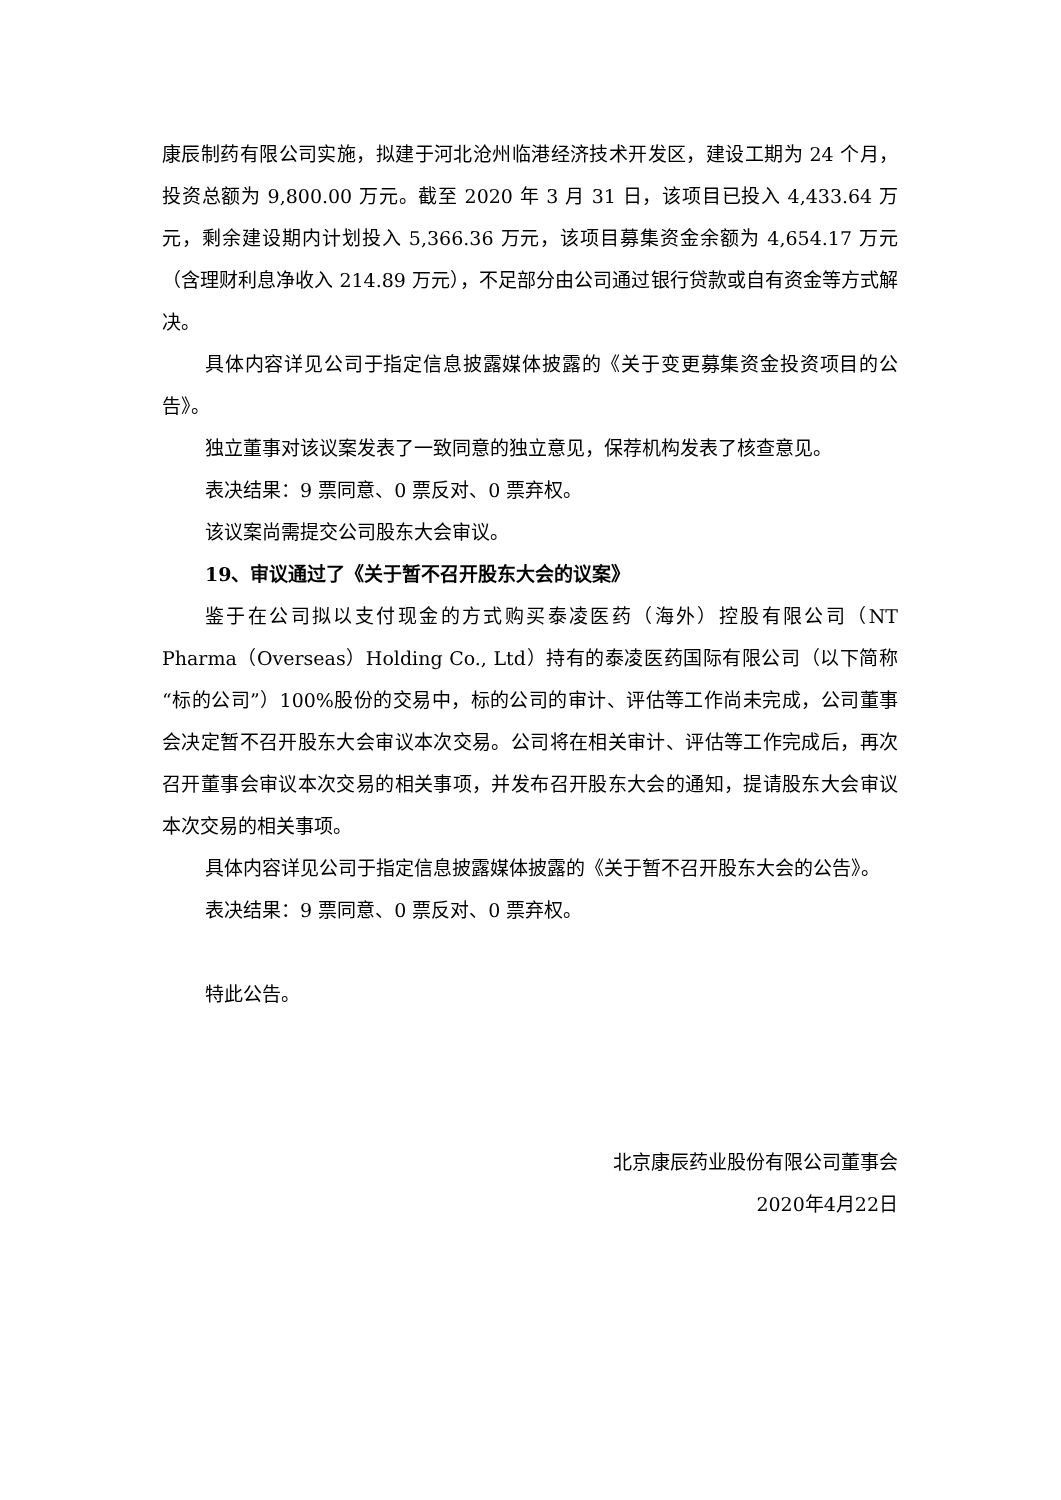康辰制药有限公司实施，拟建于河北沧州临港经济技术开发区，建设工期为 24 个月，投资总额为 9,800.00 万元。截至 2020 年 3 月 31 日，该项目已投入 4,433.64 万元，剩余建设期内计划投入 5,366.36 万元，该项目募集资金余额为 4,654.17 万元（含理财利息净收入 214.89 万元），不足部分由公司通过银行贷款或自有资金等方式解决。
具体内容详见公司于指定信息披露媒体披露的《关于变更募集资金投资项目的公告》。
独立董事对该议案发表了一致同意的独立意见，保荐机构发表了核查意见。
表决结果：9 票同意、0 票反对、0 票弃权。
该议案尚需提交公司股东大会审议。
19、审议通过了《关于暂不召开股东大会的议案》
鉴于在公司拟以支付现金的方式购买泰凌医药（海外）控股有限公司（NT Pharma（Overseas）Holding Co., Ltd）持有的泰凌医药国际有限公司（以下简称“标的公司”）100%股份的交易中，标的公司的审计、评估等工作尚未完成，公司董事会决定暂不召开股东大会审议本次交易。公司将在相关审计、评估等工作完成后，再次召开董事会审议本次交易的相关事项，并发布召开股东大会的通知，提请股东大会审议本次交易的相关事项。
具体内容详见公司于指定信息披露媒体披露的《关于暂不召开股东大会的公告》。
表决结果：9 票同意、0 票反对、0 票弃权。
特此公告。
北京康辰药业股份有限公司董事会
2020年4月22日